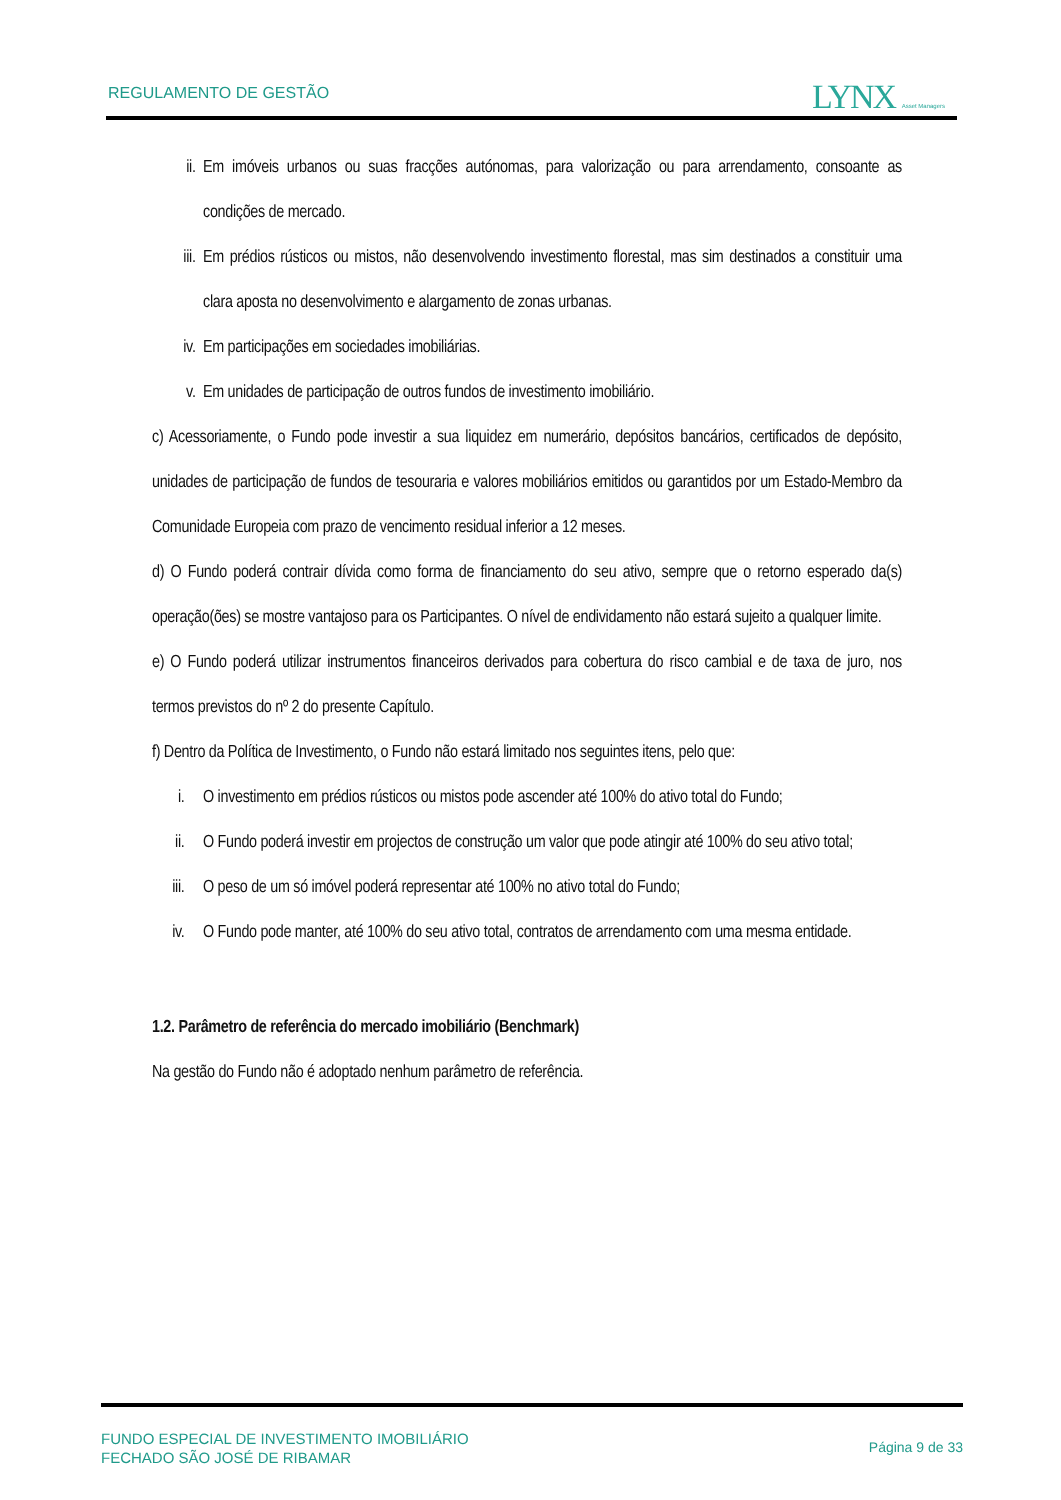REGULAMENTO DE GESTÃO LYNX Asset Managers
ii. Em imóveis urbanos ou suas fracções autónomas, para valorização ou para arrendamento, consoante as condições de mercado.
iii. Em prédios rústicos ou mistos, não desenvolvendo investimento florestal, mas sim destinados a constituir uma clara aposta no desenvolvimento e alargamento de zonas urbanas.
iv. Em participações em sociedades imobiliárias.
v. Em unidades de participação de outros fundos de investimento imobiliário.
c) Acessoriamente, o Fundo pode investir a sua liquidez em numerário, depósitos bancários, certificados de depósito, unidades de participação de fundos de tesouraria e valores mobiliários emitidos ou garantidos por um Estado-Membro da Comunidade Europeia com prazo de vencimento residual inferior a 12 meses.
d) O Fundo poderá contrair dívida como forma de financiamento do seu ativo, sempre que o retorno esperado da(s) operação(ões) se mostre vantajoso para os Participantes. O nível de endividamento não estará sujeito a qualquer limite.
e) O Fundo poderá utilizar instrumentos financeiros derivados para cobertura do risco cambial e de taxa de juro, nos termos previstos do nº 2 do presente Capítulo.
f) Dentro da Política de Investimento, o Fundo não estará limitado nos seguintes itens, pelo que:
i. O investimento em prédios rústicos ou mistos pode ascender até 100% do ativo total do Fundo;
ii. O Fundo poderá investir em projectos de construção um valor que pode atingir até 100% do seu ativo total;
iii. O peso de um só imóvel poderá representar até 100% no ativo total do Fundo;
iv. O Fundo pode manter, até 100% do seu ativo total, contratos de arrendamento com uma mesma entidade.
1.2. Parâmetro de referência do mercado imobiliário (Benchmark)
Na gestão do Fundo não é adoptado nenhum parâmetro de referência.
FUNDO ESPECIAL DE INVESTIMENTO IMOBILIÁRIO
FECHADO SÃO JOSÉ DE RIBAMAR
Página 9 de 33